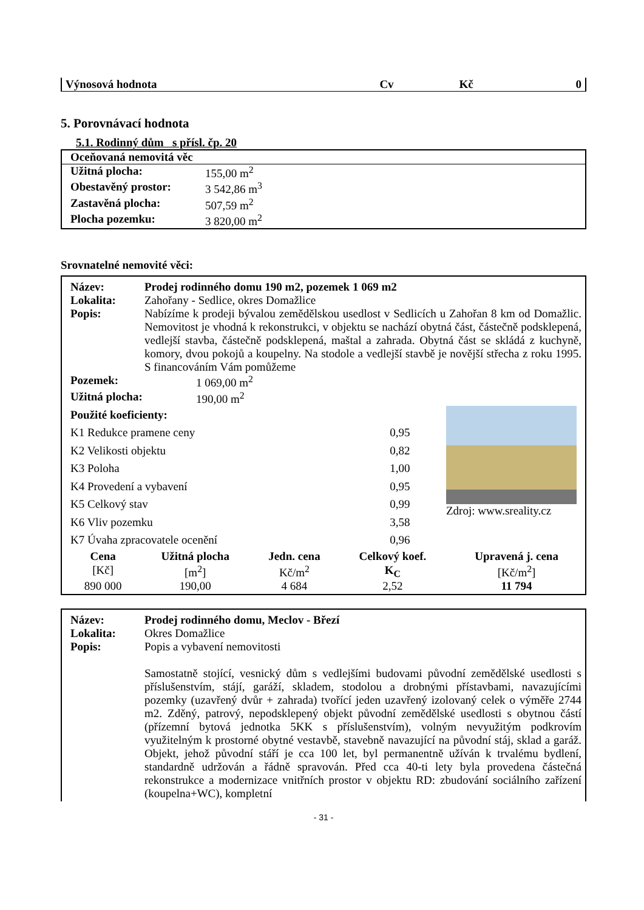| Výnosová hodnota | Cv | Kč | 0 |
5. Porovnávací hodnota
5.1. Rodinný dům s přísl. čp. 20
| Oceňovaná nemovitá věc | |
| Užitná plocha: | 155,00 m<sup>2</sup> |
| Obestavěný prostor: | 3 542,86 m<sup>3</sup> |
| Zastavěná plocha: | 507,59 m<sup>2</sup> |
| Plocha pozemku: | 3 820,00 m<sup>2</sup> |
Srovnatelné nemovité věci:
| Název: | Prodej rodinného domu 190 m2, pozemek 1 069 m2 |
| Lokalita: | Zahořany - Sedlice, okres Domažlice |
| Popis: | Nabízíme k prodeji bývalou zemědělskou usedlost v Sedlicích u Zahořan 8 km od Domažlic. Nemovitost je vhodná k rekonstrukci, v objektu se nachází obytná část, částečně podsklepená, vedlejší stavba, částečně podsklepená, maštal a zahrada. Obytná část se skládá z kuchyně, komory, dvou pokojů a koupelny. Na stodole a vedlejší stavbě je novější střecha z roku 1995. S financováním Vám pomůžeme |
| Pozemek: | 1 069,00 m<sup>2</sup> |
| Užitná plocha: | 190,00 m<sup>2</sup> |
| Použité koeficienty: | |
| K1 Redukce pramene ceny | 0,95 |
| K2 Velikosti objektu | 0,82 |
| K3 Poloha | 1,00 |
| K4 Provedení a vybavení | 0,95 |
| K5 Celkový stav | 0,99 |
| K6 Vliv pozemku | 3,58 |
| K7 Úvaha zpracovatele ocenění | 0,96 |
Zdroj: www.sreality.cz
| Cena | Užitná plocha | Jedn. cena | Celkový koef. | Upravená j. cena |
| --- | --- | --- | --- | --- |
| [Kč] | [m<sup>2</sup>] | Kč/m<sup>2</sup> | K<sub>C</sub> | [Kč/m<sup>2</sup>] |
| 890 000 | 190,00 | 4 684 | 2,52 | 11 794 |
| Název: | Prodej rodinného domu, Meclov - Březí |
| Lokalita: | Okres Domažlice |
| Popis: | Popis a vybavení nemovitosti Samostatně stojící, vesnický dům s vedlejšími budovami původní zemědělské usedlosti s příslušenstvím, stájí, garáží, skladem, stodolou a drobnými přístavbami, navazujícími pozemky (uzavřený dvůr + zahrada) tvořící jeden uzavřený izolovaný celek o výměře 2744 m2. Zděný, patrový, nepodsklepený objekt původní zemědělské usedlosti s obytnou částí (přízemní bytová jednotka 5KK s příslušenstvím), volným nevyužitým podkrovím využitelným k prostorné obytné vestavbě, stavebně navazující na původní stáj, sklad a garáž. Objekt, jehož původní stáří je cca 100 let, byl permanentně užíván k trvalému bydlení, standardně udržován a řádně spravován. Před cca 40-ti lety byla provedena částečná rekonstrukce a modernizace vnitřních prostor v objektu RD: zbudování sociálního zařízení (koupelna+WC), kompletní |
- 31 -